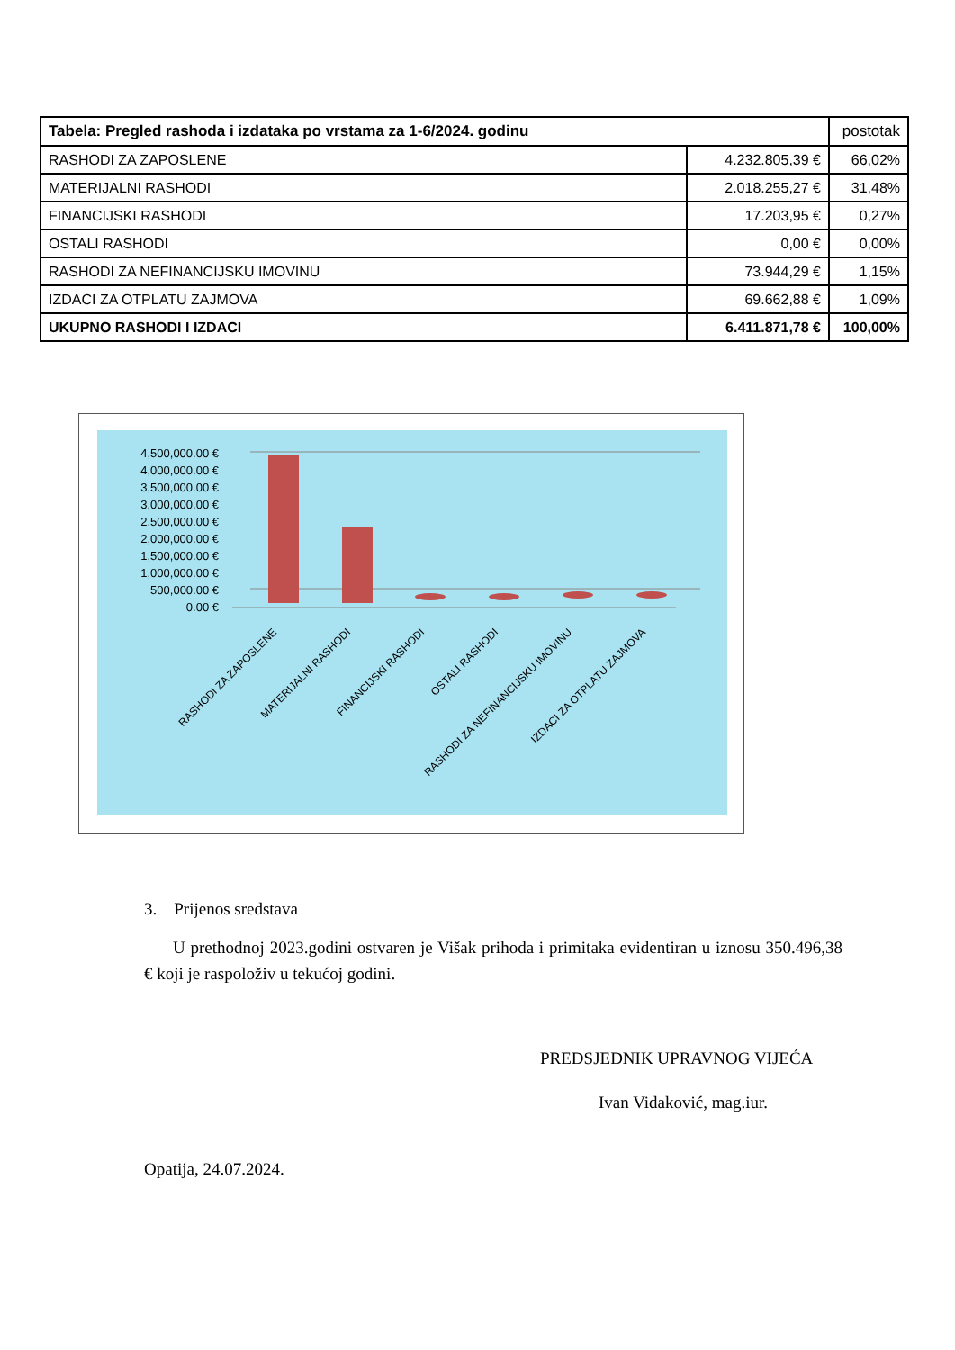| Tabela: Pregled rashoda i izdataka po vrstama za 1-6/2024. godinu | | postotak |
| --- | --- | --- |
| RASHODI ZA ZAPOSLENE | 4.232.805,39 € | 66,02% |
| MATERIJALNI RASHODI | 2.018.255,27 € | 31,48% |
| FINANCIJSKI RASHODI | 17.203,95 € | 0,27% |
| OSTALI RASHODI | 0,00 € | 0,00% |
| RASHODI ZA NEFINANCIJSKU IMOVINU | 73.944,29 € | 1,15% |
| IZDACI ZA OTPLATU ZAJMOVA | 69.662,88 € | 1,09% |
| UKUPNO RASHODI I IZDACI | 6.411.871,78 € | 100,00% |
4,500,000.00 €
4,000,000.00 €
3,500,000.00 €
3,000,000.00 €
2,500,000.00 €
2,000,000.00 €
1,500,000.00 €
1,000,000.00 €
500,000.00 €
0.00 €
RASHODI ZA ZAPOSLENE
MATERIJALNI RASHODI
FINANCIJSKI RASHODI
OSTALI RASHODI
RASHODI ZA NEFINANCIJSKU IMOVINU
IZDACI ZA OTPLATU ZAJMOVA
3. Prijenos sredstava
U prethodnoj 2023.godini ostvaren je Višak prihoda i primitaka evidentiran u iznosu 350.496,38 € koji je raspoloživ u tekućoj godini.
PREDSJEDNIK UPRAVNOG VIJEĆA
Ivan Vidaković, mag.iur.
Opatija, 24.07.2024.